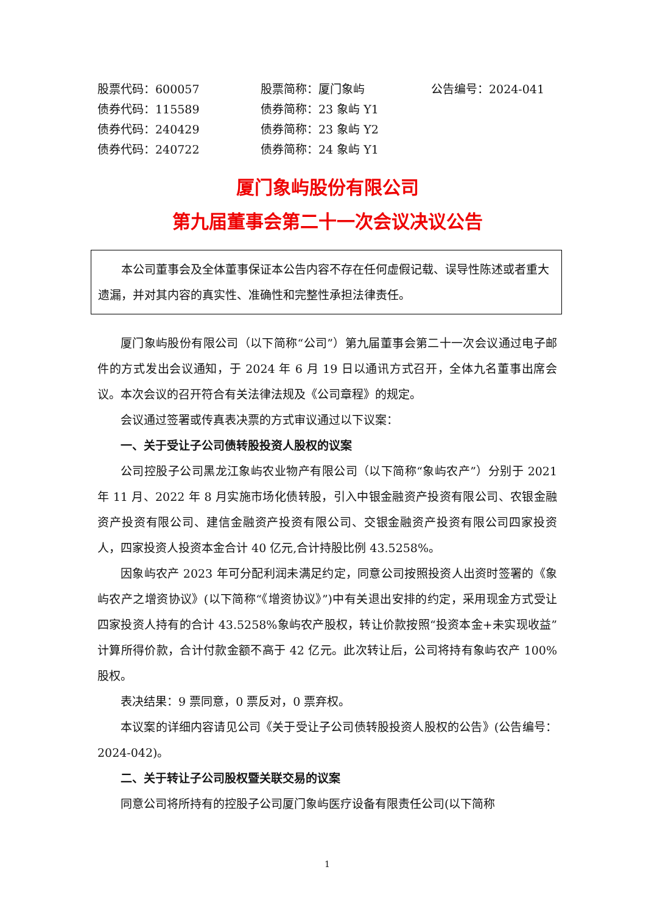| 股票代码：600057 | 股票简称：厦门象屿 | 公告编号：2024-041 |
| 债券代码：115589 | 债券简称：23 象屿 Y1 | |
| 债券代码：240429 | 债券简称：23 象屿 Y2 | |
| 债券代码：240722 | 债券简称：24 象屿 Y1 | |
厦门象屿股份有限公司
第九届董事会第二十一次会议决议公告
本公司董事会及全体董事保证本公告内容不存在任何虚假记载、误导性陈述或者重大遗漏，并对其内容的真实性、准确性和完整性承担法律责任。
厦门象屿股份有限公司（以下简称“公司”）第九届董事会第二十一次会议通过电子邮件的方式发出会议通知，于 2024 年 6 月 19 日以通讯方式召开，全体九名董事出席会议。本次会议的召开符合有关法律法规及《公司章程》的规定。
会议通过签署或传真表决票的方式审议通过以下议案：
一、关于受让子公司债转股投资人股权的议案
公司控股子公司黑龙江象屿农业物产有限公司（以下简称“象屿农产”）分别于 2021 年 11 月、2022 年 8 月实施市场化债转股，引入中银金融资产投资有限公司、农银金融资产投资有限公司、建信金融资产投资有限公司、交银金融资产投资有限公司四家投资人，四家投资人投资本金合计 40 亿元,合计持股比例 43.5258%。
因象屿农产 2023 年可分配利润未满足约定，同意公司按照投资人出资时签署的《象屿农产之增资协议》(以下简称“《增资协议》”)中有关退出安排的约定，采用现金方式受让四家投资人持有的合计 43.5258%象屿农产股权，转让价款按照“投资本金+未实现收益”计算所得价款，合计付款金额不高于 42 亿元。此次转让后，公司将持有象屿农产 100%股权。
表决结果：9 票同意，0 票反对，0 票弃权。
本议案的详细内容请见公司《关于受让子公司债转股投资人股权的公告》(公告编号：2024-042)。
二、关于转让子公司股权暨关联交易的议案
同意公司将所持有的控股子公司厦门象屿医疗设备有限责任公司(以下简称
1